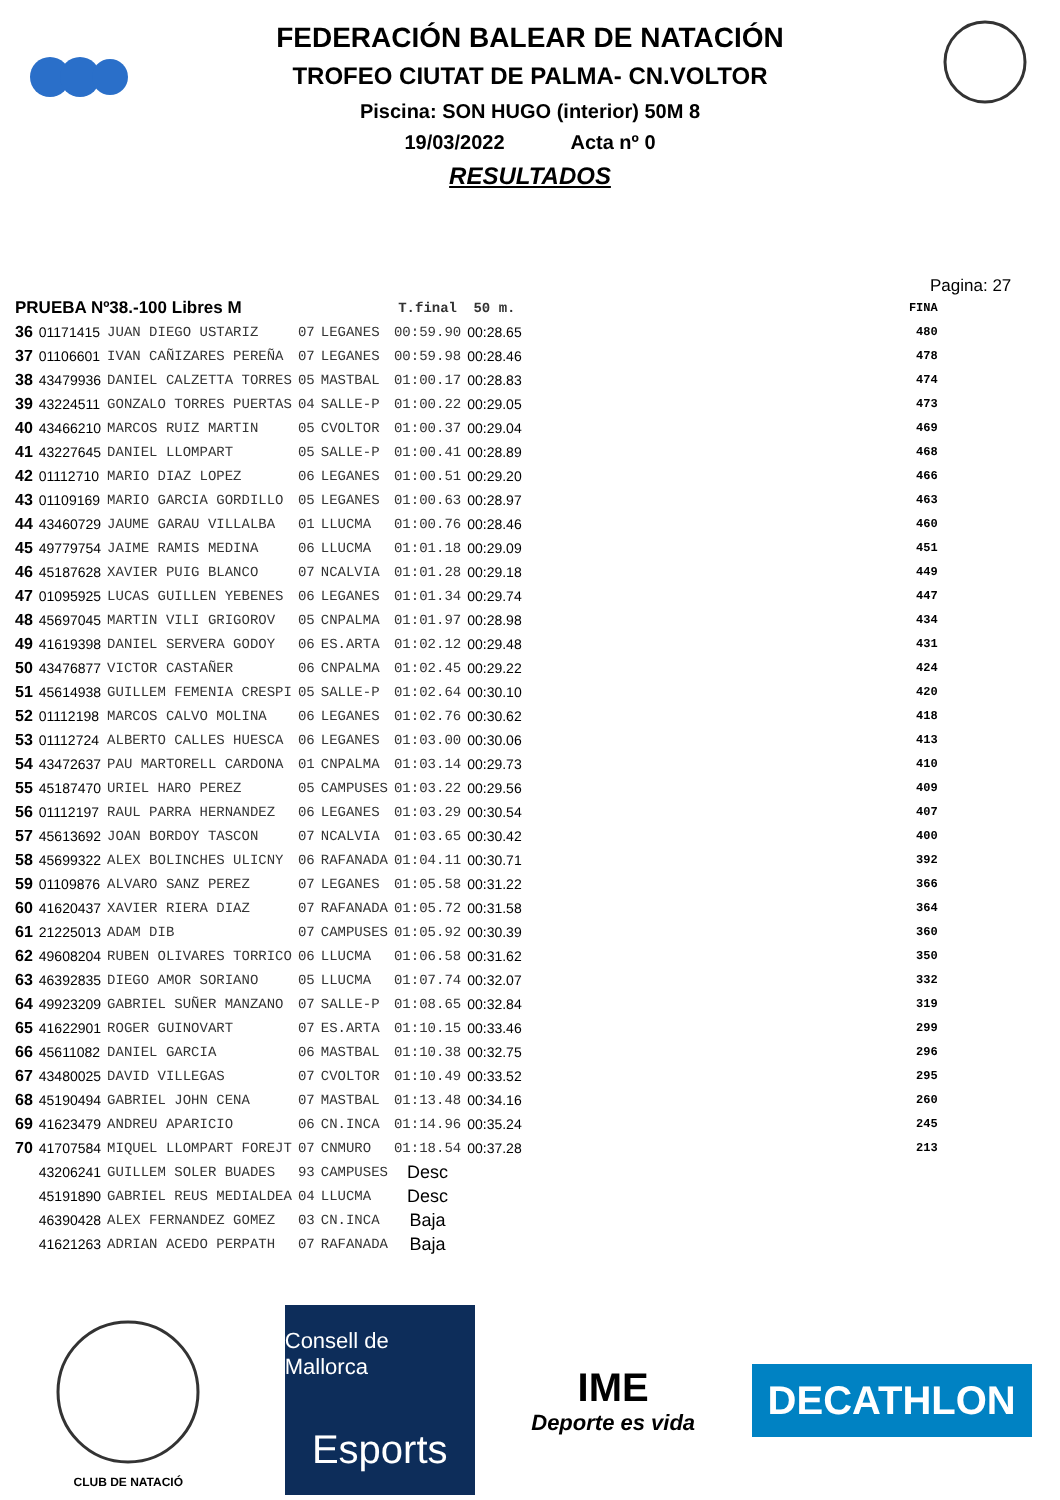FEDERACIÓN BALEAR DE NATACIÓN
TROFEO CIUTAT DE PALMA- CN.VOLTOR
Piscina: SON HUGO (interior) 50M 8
19/03/2022 Acta nº 0
RESULTADOS
Pagina: 27
| PRUEBA Nº38.-100 Libres M | | | | | T.final | 50 m. | FINA |
| --- | --- | --- | --- | --- | --- | --- | --- |
| 36 | 01171415 | JUAN DIEGO USTARIZ | 07 | LEGANES | 00:59.90 | 00:28.65 | 480 |
| 37 | 01106601 | IVAN CAÑIZARES PEREÑA | 07 | LEGANES | 00:59.98 | 00:28.46 | 478 |
| 38 | 43479936 | DANIEL CALZETTA TORRES | 05 | MASTBAL | 01:00.17 | 00:28.83 | 474 |
| 39 | 43224511 | GONZALO TORRES PUERTAS | 04 | SALLE-P | 01:00.22 | 00:29.05 | 473 |
| 40 | 43466210 | MARCOS RUIZ MARTIN | 05 | CVOLTOR | 01:00.37 | 00:29.04 | 469 |
| 41 | 43227645 | DANIEL LLOMPART | 05 | SALLE-P | 01:00.41 | 00:28.89 | 468 |
| 42 | 01112710 | MARIO DIAZ LOPEZ | 06 | LEGANES | 01:00.51 | 00:29.20 | 466 |
| 43 | 01109169 | MARIO GARCIA GORDILLO | 05 | LEGANES | 01:00.63 | 00:28.97 | 463 |
| 44 | 43460729 | JAUME GARAU VILLALBA | 01 | LLUCMA | 01:00.76 | 00:28.46 | 460 |
| 45 | 49779754 | JAIME RAMIS MEDINA | 06 | LLUCMA | 01:01.18 | 00:29.09 | 451 |
| 46 | 45187628 | XAVIER PUIG BLANCO | 07 | NCALVIA | 01:01.28 | 00:29.18 | 449 |
| 47 | 01095925 | LUCAS GUILLEN YEBENES | 06 | LEGANES | 01:01.34 | 00:29.74 | 447 |
| 48 | 45697045 | MARTIN VILI GRIGOROV | 05 | CNPALMA | 01:01.97 | 00:28.98 | 434 |
| 49 | 41619398 | DANIEL SERVERA GODOY | 06 | ES.ARTA | 01:02.12 | 00:29.48 | 431 |
| 50 | 43476877 | VICTOR CASTAÑER | 06 | CNPALMA | 01:02.45 | 00:29.22 | 424 |
| 51 | 45614938 | GUILLEM FEMENIA CRESPI | 05 | SALLE-P | 01:02.64 | 00:30.10 | 420 |
| 52 | 01112198 | MARCOS CALVO MOLINA | 06 | LEGANES | 01:02.76 | 00:30.62 | 418 |
| 53 | 01112724 | ALBERTO CALLES HUESCA | 06 | LEGANES | 01:03.00 | 00:30.06 | 413 |
| 54 | 43472637 | PAU MARTORELL CARDONA | 01 | CNPALMA | 01:03.14 | 00:29.73 | 410 |
| 55 | 45187470 | URIEL HARO PEREZ | 05 | CAMPUSES | 01:03.22 | 00:29.56 | 409 |
| 56 | 01112197 | RAUL PARRA HERNANDEZ | 06 | LEGANES | 01:03.29 | 00:30.54 | 407 |
| 57 | 45613692 | JOAN BORDOY TASCON | 07 | NCALVIA | 01:03.65 | 00:30.42 | 400 |
| 58 | 45699322 | ALEX BOLINCHES ULICNY | 06 | RAFANADA | 01:04.11 | 00:30.71 | 392 |
| 59 | 01109876 | ALVARO SANZ PEREZ | 07 | LEGANES | 01:05.58 | 00:31.22 | 366 |
| 60 | 41620437 | XAVIER RIERA DIAZ | 07 | RAFANADA | 01:05.72 | 00:31.58 | 364 |
| 61 | 21225013 | ADAM DIB | 07 | CAMPUSES | 01:05.92 | 00:30.39 | 360 |
| 62 | 49608204 | RUBEN OLIVARES TORRICO | 06 | LLUCMA | 01:06.58 | 00:31.62 | 350 |
| 63 | 46392835 | DIEGO AMOR SORIANO | 05 | LLUCMA | 01:07.74 | 00:32.07 | 332 |
| 64 | 49923209 | GABRIEL SUÑER MANZANO | 07 | SALLE-P | 01:08.65 | 00:32.84 | 319 |
| 65 | 41622901 | ROGER GUINOVART | 07 | ES.ARTA | 01:10.15 | 00:33.46 | 299 |
| 66 | 45611082 | DANIEL GARCIA | 06 | MASTBAL | 01:10.38 | 00:32.75 | 296 |
| 67 | 43480025 | DAVID VILLEGAS | 07 | CVOLTOR | 01:10.49 | 00:33.52 | 295 |
| 68 | 45190494 | GABRIEL JOHN CENA | 07 | MASTBAL | 01:13.48 | 00:34.16 | 260 |
| 69 | 41623479 | ANDREU APARICIO | 06 | CN.INCA | 01:14.96 | 00:35.24 | 245 |
| 70 | 41707584 | MIQUEL LLOMPART FOREJT | 07 | CNMURO | 01:18.54 | 00:37.28 | 213 |
| | 43206241 | GUILLEM SOLER BUADES | 93 | CAMPUSES | Desc | | |
| | 45191890 | GABRIEL REUS MEDIALDEA | 04 | LLUCMA | Desc | | |
| | 46390428 | ALEX FERNANDEZ GOMEZ | 03 | CN.INCA | Baja | | |
| | 41621263 | ADRIAN ACEDO PERPATH | 07 | RAFANADA | Baja | | |
CLUB DE NATACIÓ
Consell de Mallorca
Esports
IME
Deporte es vida
DECATHLON